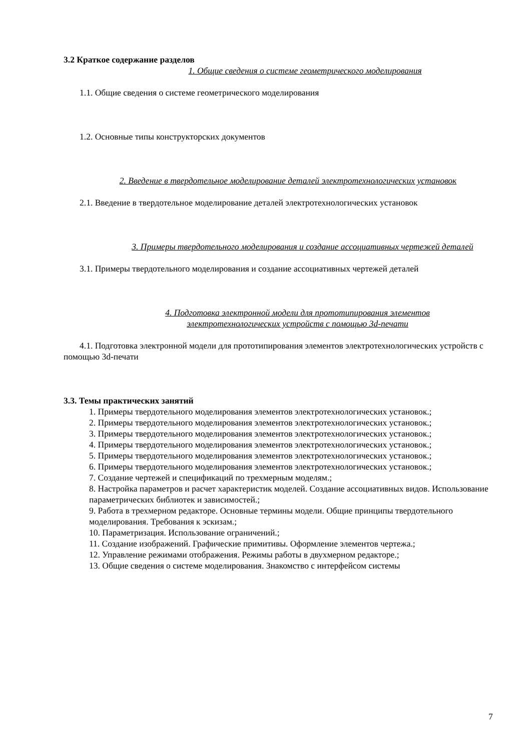3.2 Краткое содержание разделов
1. Общие сведения о системе геометрического моделирования
1.1. Общие сведения о системе геометрического моделирования
1.2. Основные типы конструкторских документов
2. Введение в твердотельное моделирование деталей электротехнологических установок
2.1. Введение в твердотельное моделирование деталей электротехнологических установок
3. Примеры твердотельного моделирования и создание ассоциативных чертежей деталей
3.1. Примеры твердотельного моделирования и создание ассоциативных чертежей деталей
4. Подготовка электронной модели для прототипирования элементов электротехнологических устройств с помощью 3d-печати
4.1. Подготовка электронной модели для прототипирования элементов электротехнологических устройств с помощью 3d-печати
3.3. Темы практических занятий
1. Примеры твердотельного моделирования элементов электротехнологических установок.;
2. Примеры твердотельного моделирования элементов электротехнологических установок.;
3. Примеры твердотельного моделирования элементов электротехнологических установок.;
4. Примеры твердотельного моделирования элементов электротехнологических установок.;
5. Примеры твердотельного моделирования элементов электротехнологических установок.;
6. Примеры твердотельного моделирования элементов электротехнологических установок.;
7. Создание чертежей и спецификаций по трехмерным моделям.;
8. Настройка параметров и расчет характеристик моделей. Создание ассоциативных видов. Использование параметрических библиотек и зависимостей.;
9. Работа в трехмерном редакторе. Основные термины модели. Общие принципы твердотельного моделирования. Требования к эскизам.;
10. Параметризация. Использование ограничений.;
11. Создание изображений. Графические примитивы. Оформление элементов чертежа.;
12. Управление режимами отображения. Режимы работы в двухмерном редакторе.;
13. Общие сведения о системе моделирования. Знакомство с интерфейсом системы
7